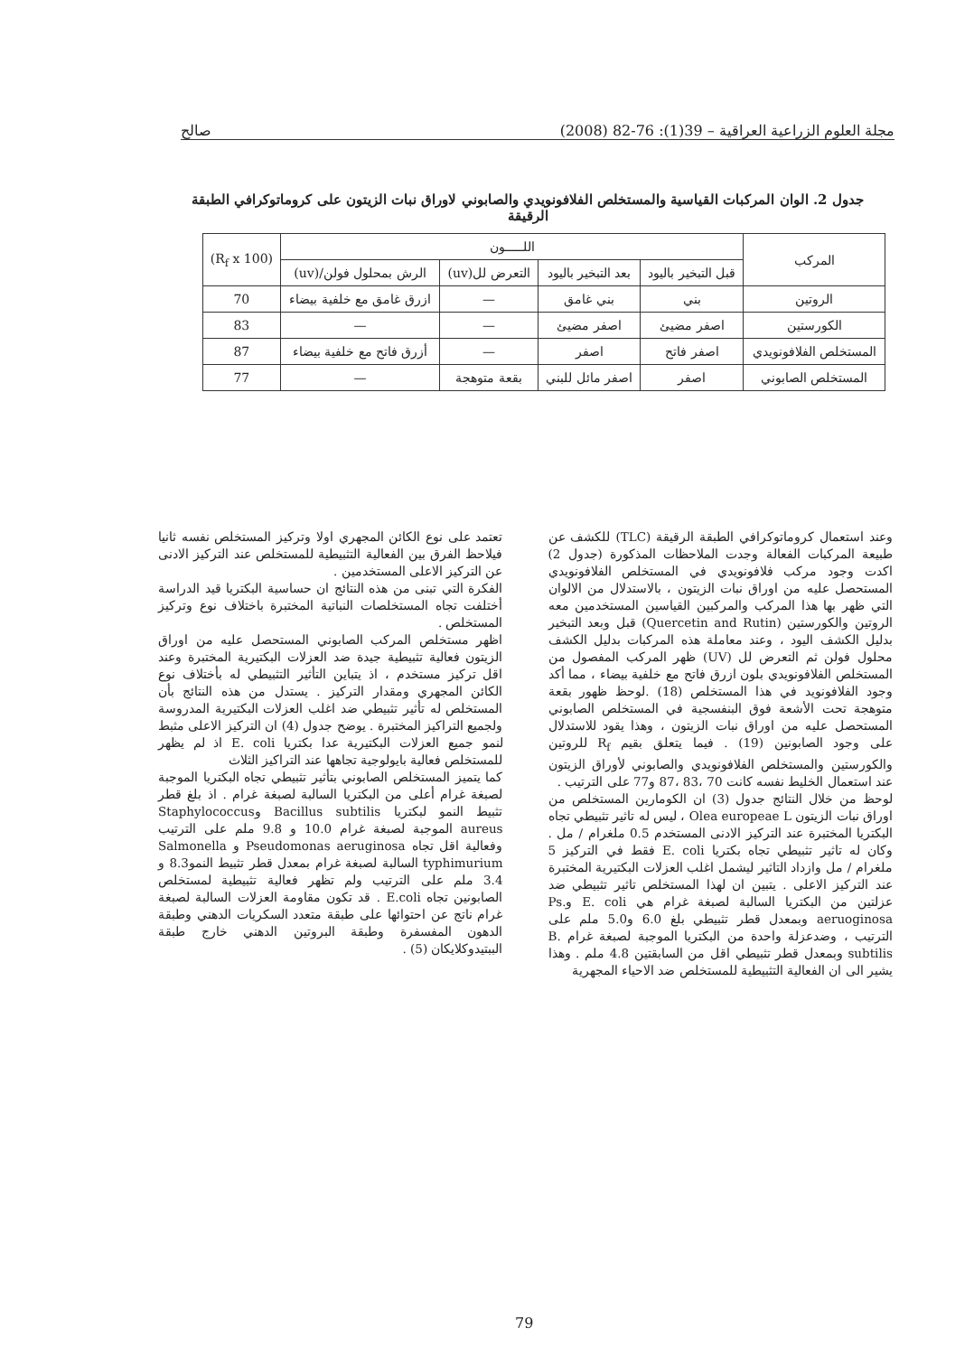مجلة العلوم الزراعية العراقية – 39(1): 76-82 (2008) صالح
جدول 2. الوان المركبات القياسية والمستخلص الفلافونويدي والصابوني لاوراق نبات الزيتون على كروماتوكرافي الطبقة الرقيقة
| المركب | اللـــــون | | | | (R<sub>f</sub> x 100) |
| --- | --- | --- | --- | --- | --- |
| | قبل التبخير باليود | بعد التبخير باليود | التعرض لل(uv) | الرش بمحلول فولن/(uv) | |
| الروتين | بني | بني غامق | — | ازرق غامق مع خلفية بيضاء | 70 |
| الكورستين | اصفر مضيئ | اصفر مضيئ | — | — | 83 |
| المستخلص الفلافونويدي | اصفر فاتح | اصفر | — | أزرق فاتح مع خلفية بيضاء | 87 |
| المستخلص الصابوني | اصفر | اصفر مائل للبني | بقعة متوهجة | — | 77 |
وعند استعمال كروماتوكرافي الطبقة الرقيقة (TLC) للكشف عن طبيعة المركبات الفعالة وجدت الملاحظات المذكورة (جدول 2) اكدت وجود مركب فلافونويدي في المستخلص الفلافونويدي المستحصل عليه من اوراق نبات الزيتون ، بالاستدلال من الالوان التي ظهر بها هذا المركب والمركبين القياسين المستخدمين معه الروتين والكورستين (Quercetin and Rutin) قبل وبعد التبخير بدليل الكشف اليود ، وعند معاملة هذه المركبات بدليل الكشف محلول فولن ثم التعرض لل (UV) ظهر المركب المفصول من المستخلص الفلافونويدي بلون ازرق فاتح مع خلفية بيضاء ، مما أكد وجود الفلافونويد في هذا المستخلص (18) .لوحظ ظهور بقعة متوهجة تحت الأشعة فوق البنفسجية في المستخلص الصابوني المستحصل عليه من اوراق نبات الزيتون ، وهذا يقود للاستدلال على وجود الصابونين (19) . فيما يتعلق بقيم R<sub>f</sub> للروتين والكورستين والمستخلص الفلافونويدي والصابوني لأوراق الزيتون عند استعمال الخليط نفسه كانت 70 ،83 ،87 و77 على الترتيب .
لوحظ من خلال النتائج جدول (3) ان الكومارين المستخلص من اوراق نبات الزيتون Olea europeae L ، ليس له تاثير تثبيطي تجاه البكتريا المختبرة عند التركيز الادنى المستخدم 0.5 ملغرام / مل . وكان له تاثير تثبيطي تجاه بكتريا E. coli فقط في التركيز 5 ملغرام / مل وازداد التاثير ليشمل اغلب العزلات البكتيرية المختبرة عند التركيز الاعلى . يتبين ان لهذا المستخلص تاثير تثبيطي ضد عزلتين من البكتريا السالبة لصبغة غرام هي E. coli وPs. aeruoginosa وبمعدل قطر تثبيطي بلغ 6.0 و5.0 ملم على الترتيب ، وضدعزلة واحدة من البكتريا الموجبة لصبغة غرام B. subtilis وبمعدل قطر تثبيطي اقل من السابقتين 4.8 ملم . وهذا يشير الى ان الفعالية التثبيطية للمستخلص ضد الاحياء المجهرية
تعتمد على نوع الكائن المجهري اولا وتركيز المستخلص نفسه ثانيا فيلاحظ الفرق بين الفعالية التثبيطية للمستخلص عند التركيز الادنى عن التركيز الاعلى المستخدمين .
الفكرة التي تبنى من هذه النتائج ان حساسية البكتريا قيد الدراسة أختلفت تجاه المستخلصات النباتية المختبرة باختلاف نوع وتركيز المستخلص .
اظهر مستخلص المركب الصابوني المستحصل عليه من اوراق الزيتون فعالية تثبيطية جيدة ضد العزلات البكتيرية المختبرة وعند اقل تركيز مستخدم ، اذ يتباين التأثير التثبيطي له بأختلاف نوع الكائن المجهري ومقدار التركيز . يستدل من هذه النتائج بأن المستخلص له تأثير تثبيطي ضد اغلب العزلات البكتيرية المدروسة ولجميع التراكيز المختبرة . يوضح جدول (4) ان التركيز الاعلى مثبط لنمو جميع العزلات البكتيرية عدا بكتريا E. coli اذ لم يظهر للمستخلص فعالية بايولوجية تجاهها عند التراكيز الثلاث
كما يتميز المستخلص الصابوني بتأثير تثبيطي تجاه البكتريا الموجبة لصبغة غرام أعلى من البكتريا السالبة لصبغة غرام . اذ بلغ قطر تثبيط النمو لبكتريا Bacillus subtilis وStaphylococcus aureus الموجبة لصبغة غرام 10.0 و 9.8 ملم على الترتيب وفعالية اقل تجاه Pseudomonas aeruginosa و Salmonella typhimurium السالبة لصبغة غرام بمعدل قطر تثبيط النمو8.3 و 3.4 ملم على الترتيب ولم تظهر فعالية تثبيطية لمستخلص الصابونين تجاه E.coli . قد تكون مقاومة العزلات السالبة لصبغة غرام ناتج عن احتوائها على طبقة متعدد السكريات الدهني وطبقة الدهون المفسفرة وطبقة البروتين الدهني خارج طبقة الببتيدوكلايكان (5) .
79